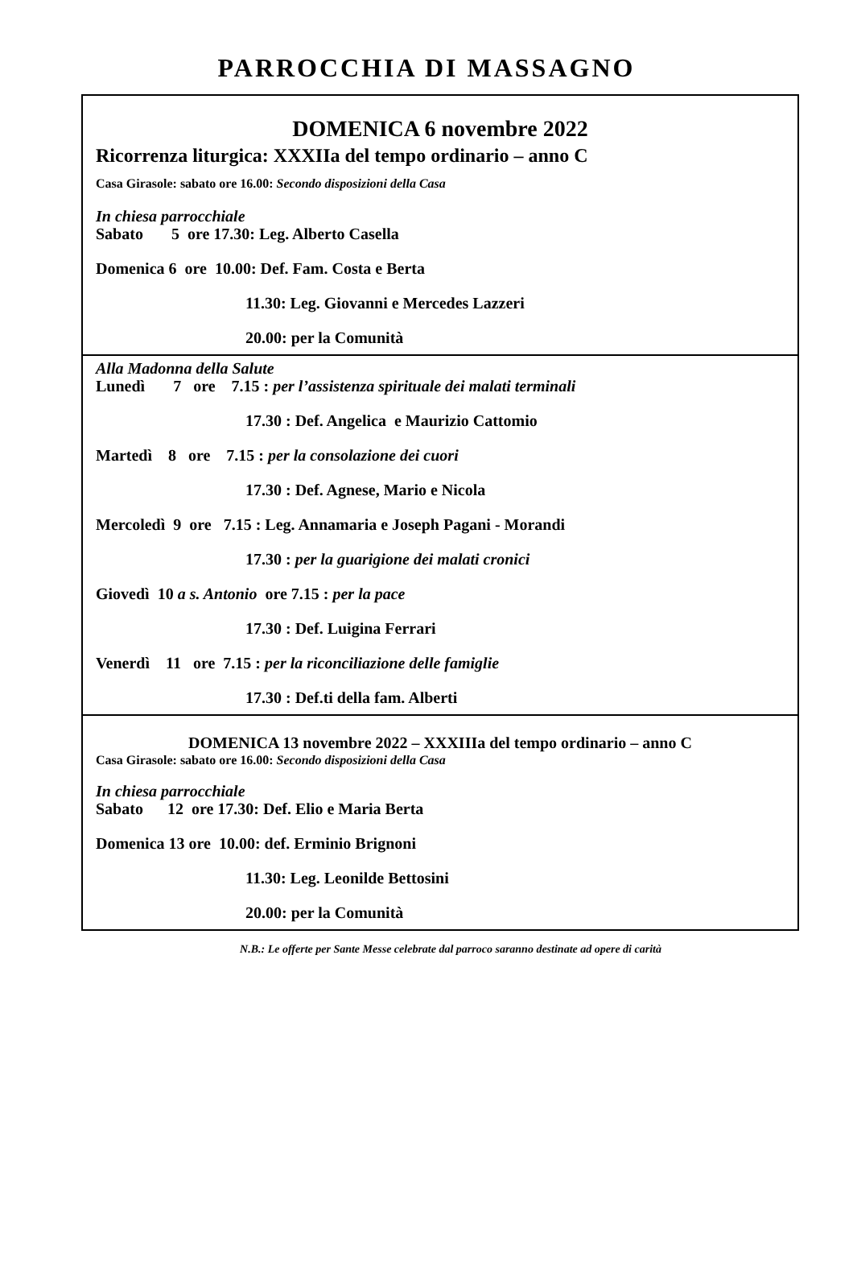PARROCCHIA DI MASSAGNO
DOMENICA 6 novembre 2022
Ricorrenza liturgica: XXXIIa del tempo ordinario – anno C
Casa Girasole: sabato ore 16.00: Secondo disposizioni della Casa
In chiesa parrocchiale
Sabato 5 ore 17.30: Leg. Alberto Casella
Domenica 6 ore 10.00: Def. Fam. Costa e Berta
11.30: Leg. Giovanni e Mercedes Lazzeri
20.00: per la Comunità
Alla Madonna della Salute
Lunedì 7 ore 7.15 : per l’assistenza spirituale dei malati terminali
17.30 : Def. Angelica e Maurizio Cattomio
Martedì 8 ore 7.15 : per la consolazione dei cuori
17.30 : Def. Agnese, Mario e Nicola
Mercoledì 9 ore 7.15 : Leg. Annamaria e Joseph Pagani - Morandi
17.30 : per la guarigione dei malati cronici
Giovedì 10 a s. Antonio ore 7.15 : per la pace
17.30 : Def. Luigina Ferrari
Venerdì 11 ore 7.15 : per la riconciliazione delle famiglie
17.30 : Def.ti della fam. Alberti
DOMENICA 13 novembre 2022 – XXXIIIa del tempo ordinario – anno C
Casa Girasole: sabato ore 16.00: Secondo disposizioni della Casa
In chiesa parrocchiale
Sabato 12 ore 17.30: Def. Elio e Maria Berta
Domenica 13 ore 10.00: def. Erminio Brignoni
11.30: Leg. Leonilde Bettosini
20.00: per la Comunità
N.B.: Le offerte per Sante Messe celebrate dal parroco saranno destinate ad opere di carità